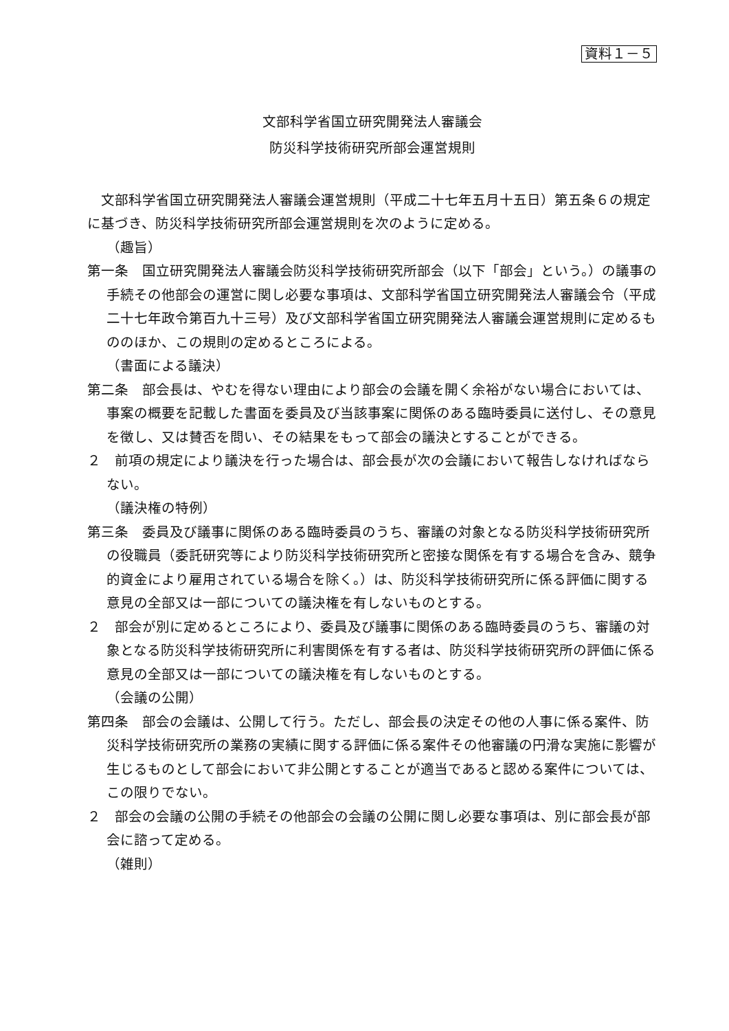資料１－５
文部科学省国立研究開発法人審議会
防災科学技術研究所部会運営規則
文部科学省国立研究開発法人審議会運営規則（平成二十七年五月十五日）第五条６の規定に基づき、防災科学技術研究所部会運営規則を次のように定める。
（趣旨）
第一条　国立研究開発法人審議会防災科学技術研究所部会（以下「部会」という。）の議事の手続その他部会の運営に関し必要な事項は、文部科学省国立研究開発法人審議会令（平成二十七年政令第百九十三号）及び文部科学省国立研究開発法人審議会運営規則に定めるもののほか、この規則の定めるところによる。
（書面による議決）
第二条　部会長は、やむを得ない理由により部会の会議を開く余裕がない場合においては、事案の概要を記載した書面を委員及び当該事案に関係のある臨時委員に送付し、その意見を徴し、又は賛否を問い、その結果をもって部会の議決とすることができる。
２　前項の規定により議決を行った場合は、部会長が次の会議において報告しなければならない。
（議決権の特例）
第三条　委員及び議事に関係のある臨時委員のうち、審議の対象となる防災科学技術研究所の役職員（委託研究等により防災科学技術研究所と密接な関係を有する場合を含み、競争的資金により雇用されている場合を除く。）は、防災科学技術研究所に係る評価に関する意見の全部又は一部についての議決権を有しないものとする。
２　部会が別に定めるところにより、委員及び議事に関係のある臨時委員のうち、審議の対象となる防災科学技術研究所に利害関係を有する者は、防災科学技術研究所の評価に係る意見の全部又は一部についての議決権を有しないものとする。
（会議の公開）
第四条　部会の会議は、公開して行う。ただし、部会長の決定その他の人事に係る案件、防災科学技術研究所の業務の実績に関する評価に係る案件その他審議の円滑な実施に影響が生じるものとして部会において非公開とすることが適当であると認める案件については、この限りでない。
２　部会の会議の公開の手続その他部会の会議の公開に関し必要な事項は、別に部会長が部会に諮って定める。
（雑則）